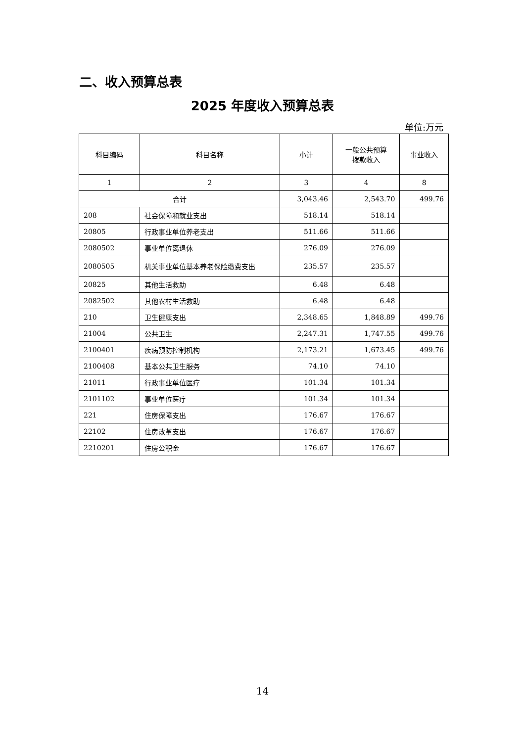二、收入预算总表
2025 年度收入预算总表
单位:万元
| 科目编码 | 科目名称 | 小计 | 一般公共预算 拨款收入 | 事业收入 |
| --- | --- | --- | --- | --- |
| 1 | 2 | 3 | 4 | 8 |
| 合计 | | 3,043.46 | 2,543.70 | 499.76 |
| 208 | 社会保障和就业支出 | 518.14 | 518.14 | |
| 20805 | 行政事业单位养老支出 | 511.66 | 511.66 | |
| 2080502 | 事业单位离退休 | 276.09 | 276.09 | |
| 2080505 | 机关事业单位基本养老保险缴费支出 | 235.57 | 235.57 | |
| 20825 | 其他生活救助 | 6.48 | 6.48 | |
| 2082502 | 其他农村生活救助 | 6.48 | 6.48 | |
| 210 | 卫生健康支出 | 2,348.65 | 1,848.89 | 499.76 |
| 21004 | 公共卫生 | 2,247.31 | 1,747.55 | 499.76 |
| 2100401 | 疾病预防控制机构 | 2,173.21 | 1,673.45 | 499.76 |
| 2100408 | 基本公共卫生服务 | 74.10 | 74.10 | |
| 21011 | 行政事业单位医疗 | 101.34 | 101.34 | |
| 2101102 | 事业单位医疗 | 101.34 | 101.34 | |
| 221 | 住房保障支出 | 176.67 | 176.67 | |
| 22102 | 住房改革支出 | 176.67 | 176.67 | |
| 2210201 | 住房公积金 | 176.67 | 176.67 | |
14